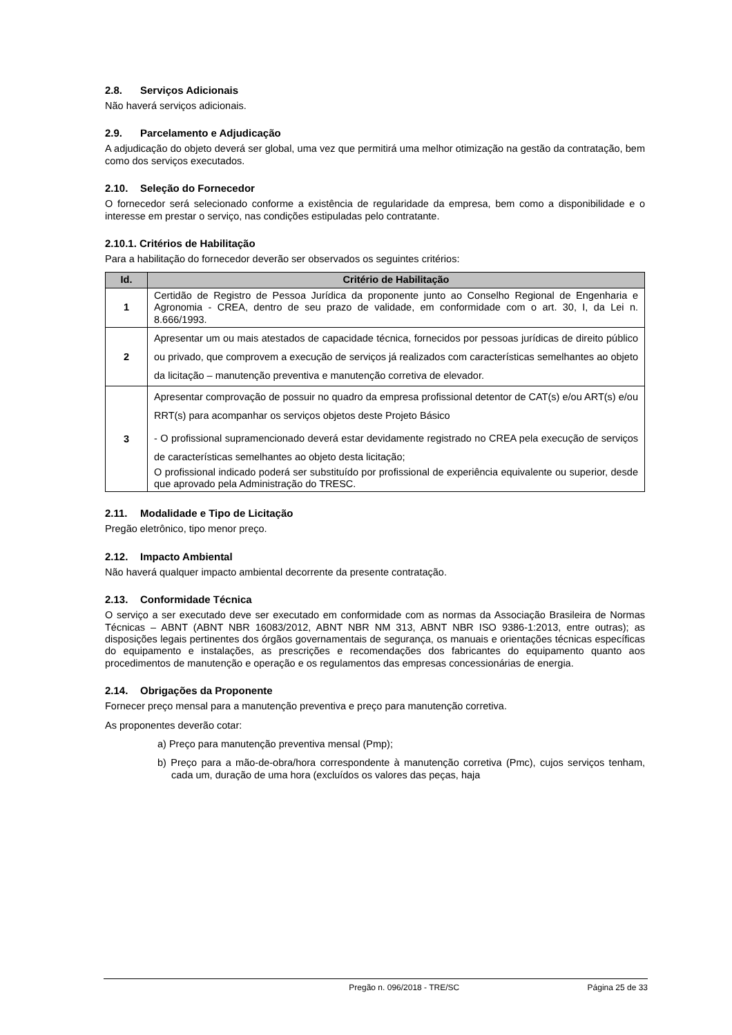2.8. Serviços Adicionais
Não haverá serviços adicionais.
2.9. Parcelamento e Adjudicação
A adjudicação do objeto deverá ser global, uma vez que permitirá uma melhor otimização na gestão da contratação, bem como dos serviços executados.
2.10. Seleção do Fornecedor
O fornecedor será selecionado conforme a existência de regularidade da empresa, bem como a disponibilidade e o interesse em prestar o serviço, nas condições estipuladas pelo contratante.
2.10.1. Critérios de Habilitação
Para a habilitação do fornecedor deverão ser observados os seguintes critérios:
| Id. | Critério de Habilitação |
| --- | --- |
| 1 | Certidão de Registro de Pessoa Jurídica da proponente junto ao Conselho Regional de Engenharia e Agronomia - CREA, dentro de seu prazo de validade, em conformidade com o art. 30, I, da Lei n. 8.666/1993. |
| 2 | Apresentar um ou mais atestados de capacidade técnica, fornecidos por pessoas jurídicas de direito público ou privado, que comprovem a execução de serviços já realizados com características semelhantes ao objeto da licitação – manutenção preventiva e manutenção corretiva de elevador. |
| 3 | Apresentar comprovação de possuir no quadro da empresa profissional detentor de CAT(s) e/ou ART(s) e/ou RRT(s) para acompanhar os serviços objetos deste Projeto Básico - O profissional supramencionado deverá estar devidamente registrado no CREA pela execução de serviços de características semelhantes ao objeto desta licitação; O profissional indicado poderá ser substituído por profissional de experiência equivalente ou superior, desde que aprovado pela Administração do TRESC. |
2.11. Modalidade e Tipo de Licitação
Pregão eletrônico, tipo menor preço.
2.12. Impacto Ambiental
Não haverá qualquer impacto ambiental decorrente da presente contratação.
2.13. Conformidade Técnica
O serviço a ser executado deve ser executado em conformidade com as normas da Associação Brasileira de Normas Técnicas – ABNT (ABNT NBR 16083/2012, ABNT NBR NM 313, ABNT NBR ISO 9386-1:2013, entre outras); as disposições legais pertinentes dos órgãos governamentais de segurança, os manuais e orientações técnicas específicas do equipamento e instalações, as prescrições e recomendações dos fabricantes do equipamento quanto aos procedimentos de manutenção e operação e os regulamentos das empresas concessionárias de energia.
2.14. Obrigações da Proponente
Fornecer preço mensal para a manutenção preventiva e preço para manutenção corretiva.
As proponentes deverão cotar:
a) Preço para manutenção preventiva mensal (Pmp);
b) Preço para a mão-de-obra/hora correspondente à manutenção corretiva (Pmc), cujos serviços tenham, cada um, duração de uma hora (excluídos os valores das peças, haja
Pregão n. 096/2018 - TRE/SC Página 25 de 33